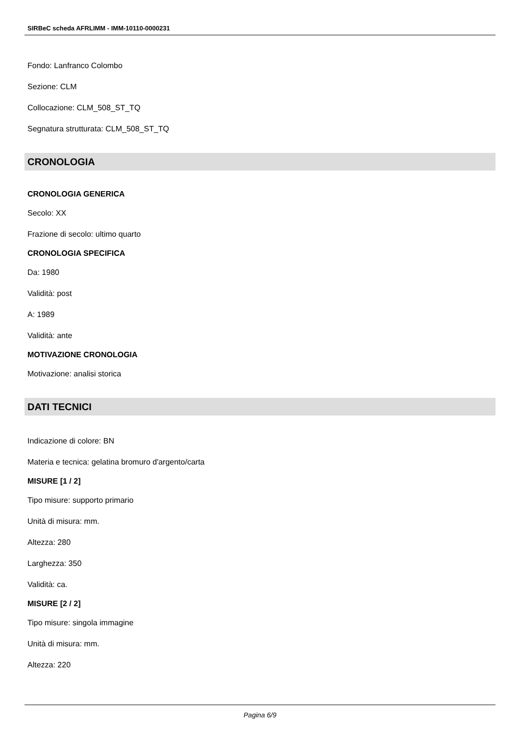SIRBeC scheda AFRLIMM - IMM-10110-0000231
Fondo: Lanfranco Colombo
Sezione: CLM
Collocazione: CLM_508_ST_TQ
Segnatura strutturata: CLM_508_ST_TQ
CRONOLOGIA
CRONOLOGIA GENERICA
Secolo: XX
Frazione di secolo: ultimo quarto
CRONOLOGIA SPECIFICA
Da: 1980
Validità: post
A: 1989
Validità: ante
MOTIVAZIONE CRONOLOGIA
Motivazione: analisi storica
DATI TECNICI
Indicazione di colore: BN
Materia e tecnica: gelatina bromuro d'argento/carta
MISURE [1 / 2]
Tipo misure: supporto primario
Unità di misura: mm.
Altezza: 280
Larghezza: 350
Validità: ca.
MISURE [2 / 2]
Tipo misure: singola immagine
Unità di misura: mm.
Altezza: 220
Pagina 6/9